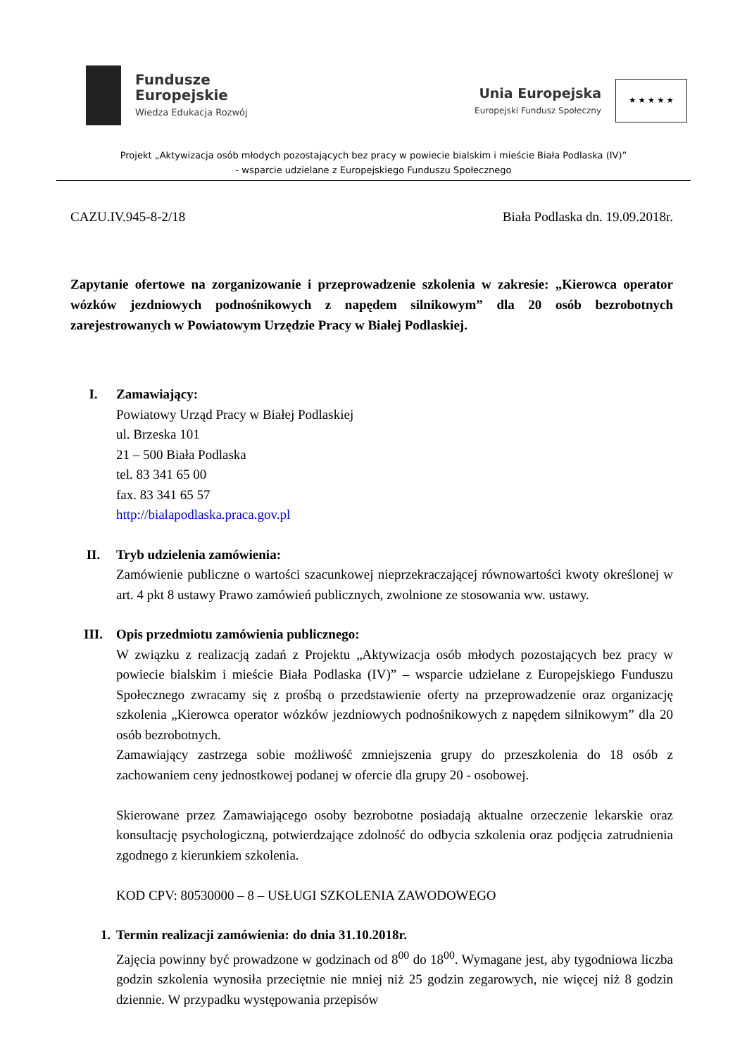Fundusze
Europejskie
Wiedza Edukacja Rozwój
Unia Europejska
Europejski Fundusz Społeczny
★ ★ ★ ★ ★
Projekt „Aktywizacja osób młodych pozostających bez pracy w powiecie bialskim i mieście Biała Podlaska (IV)”
- wsparcie udzielane z Europejskiego Funduszu Społecznego
CAZU.IV.945-8-2/18 Biała Podlaska dn. 19.09.2018r.
Zapytanie ofertowe na zorganizowanie i przeprowadzenie szkolenia w zakresie: „Kierowca operator wózków jezdniowych podnośnikowych z napędem silnikowym” dla 20 osób bezrobotnych zarejestrowanych w Powiatowym Urzędzie Pracy w Białej Podlaskiej.
I. Zamawiający:
Powiatowy Urząd Pracy w Białej Podlaskiej
ul. Brzeska 101
21 – 500 Biała Podlaska
tel. 83 341 65 00
fax. 83 341 65 57
http://bialapodlaska.praca.gov.pl
II. Tryb udzielenia zamówienia:
Zamówienie publiczne o wartości szacunkowej nieprzekraczającej równowartości kwoty określonej w art. 4 pkt 8 ustawy Prawo zamówień publicznych, zwolnione ze stosowania ww. ustawy.
III. Opis przedmiotu zamówienia publicznego:
W związku z realizacją zadań z Projektu „Aktywizacja osób młodych pozostających bez pracy w powiecie bialskim i mieście Biała Podlaska (IV)” – wsparcie udzielane z Europejskiego Funduszu Społecznego zwracamy się z prośbą o przedstawienie oferty na przeprowadzenie oraz organizację szkolenia „Kierowca operator wózków jezdniowych podnośnikowych z napędem silnikowym” dla 20 osób bezrobotnych.
Zamawiający zastrzega sobie możliwość zmniejszenia grupy do przeszkolenia do 18 osób z zachowaniem ceny jednostkowej podanej w ofercie dla grupy 20 - osobowej.
Skierowane przez Zamawiającego osoby bezrobotne posiadają aktualne orzeczenie lekarskie oraz konsultację psychologiczną, potwierdzające zdolność do odbycia szkolenia oraz podjęcia zatrudnienia zgodnego z kierunkiem szkolenia.
KOD CPV: 80530000 – 8 – USŁUGI SZKOLENIA ZAWODOWEGO
1. Termin realizacji zamówienia: do dnia 31.10.2018r.
Zajęcia powinny być prowadzone w godzinach od 8<sup>00</sup> do 18<sup>00</sup>. Wymagane jest, aby tygodniowa liczba godzin szkolenia wynosiła przeciętnie nie mniej niż 25 godzin zegarowych, nie więcej niż 8 godzin dziennie. W przypadku występowania przepisów